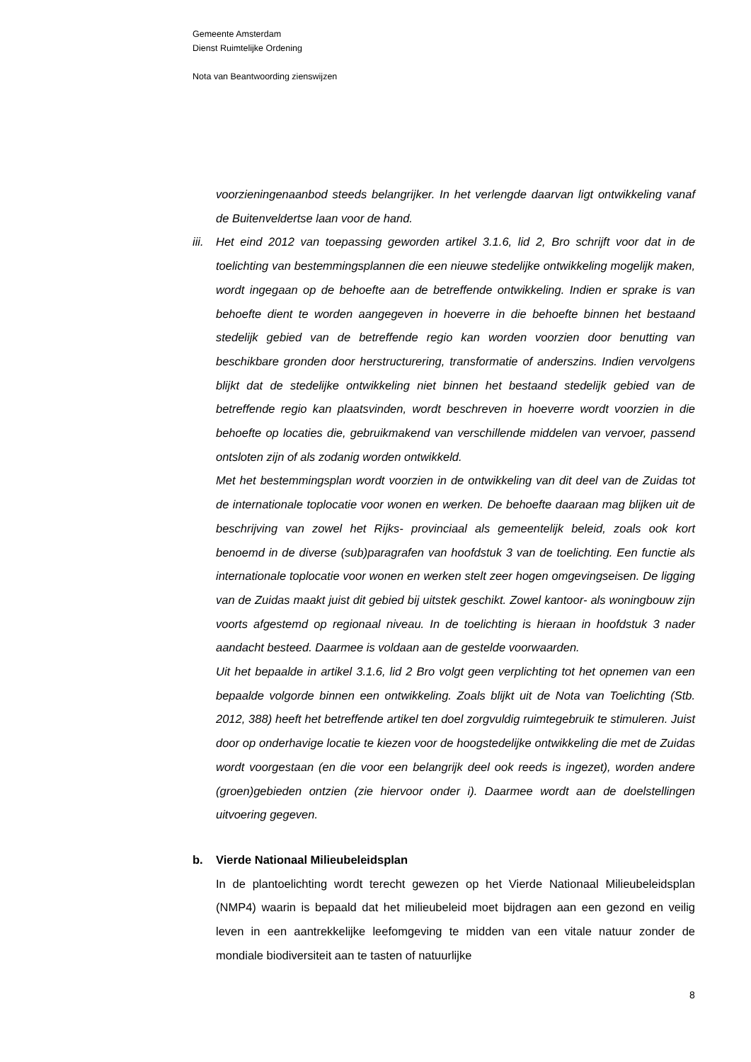Gemeente Amsterdam
Dienst Ruimtelijke Ordening
Nota van Beantwoording zienswijzen
voorzieningenaanbod steeds belangrijker. In het verlengde daarvan ligt ontwikkeling vanaf de Buitenveldertse laan voor de hand.
iii.
Het eind 2012 van toepassing geworden artikel 3.1.6, lid 2, Bro schrijft voor dat in de toelichting van bestemmingsplannen die een nieuwe stedelijke ontwikkeling mogelijk maken, wordt ingegaan op de behoefte aan de betreffende ontwikkeling. Indien er sprake is van behoefte dient te worden aangegeven in hoeverre in die behoefte binnen het bestaand stedelijk gebied van de betreffende regio kan worden voorzien door benutting van beschikbare gronden door herstructurering, transformatie of anderszins. Indien vervolgens blijkt dat de stedelijke ontwikkeling niet binnen het bestaand stedelijk gebied van de betreffende regio kan plaatsvinden, wordt beschreven in hoeverre wordt voorzien in die behoefte op locaties die, gebruikmakend van verschillende middelen van vervoer, passend ontsloten zijn of als zodanig worden ontwikkeld.
Met het bestemmingsplan wordt voorzien in de ontwikkeling van dit deel van de Zuidas tot de internationale toplocatie voor wonen en werken. De behoefte daaraan mag blijken uit de beschrijving van zowel het Rijks- provinciaal als gemeentelijk beleid, zoals ook kort benoemd in de diverse (sub)paragrafen van hoofdstuk 3 van de toelichting. Een functie als internationale toplocatie voor wonen en werken stelt zeer hogen omgevingseisen. De ligging van de Zuidas maakt juist dit gebied bij uitstek geschikt. Zowel kantoor- als woningbouw zijn voorts afgestemd op regionaal niveau. In de toelichting is hieraan in hoofdstuk 3 nader aandacht besteed. Daarmee is voldaan aan de gestelde voorwaarden.
Uit het bepaalde in artikel 3.1.6, lid 2 Bro volgt geen verplichting tot het opnemen van een bepaalde volgorde binnen een ontwikkeling. Zoals blijkt uit de Nota van Toelichting (Stb. 2012, 388) heeft het betreffende artikel ten doel zorgvuldig ruimtegebruik te stimuleren. Juist door op onderhavige locatie te kiezen voor de hoogstedelijke ontwikkeling die met de Zuidas wordt voorgestaan (en die voor een belangrijk deel ook reeds is ingezet), worden andere (groen)gebieden ontzien (zie hiervoor onder i). Daarmee wordt aan de doelstellingen uitvoering gegeven.
b. Vierde Nationaal Milieubeleidsplan
In de plantoelichting wordt terecht gewezen op het Vierde Nationaal Milieubeleidsplan (NMP4) waarin is bepaald dat het milieubeleid moet bijdragen aan een gezond en veilig leven in een aantrekkelijke leefomgeving te midden van een vitale natuur zonder de mondiale biodiversiteit aan te tasten of natuurlijke
8